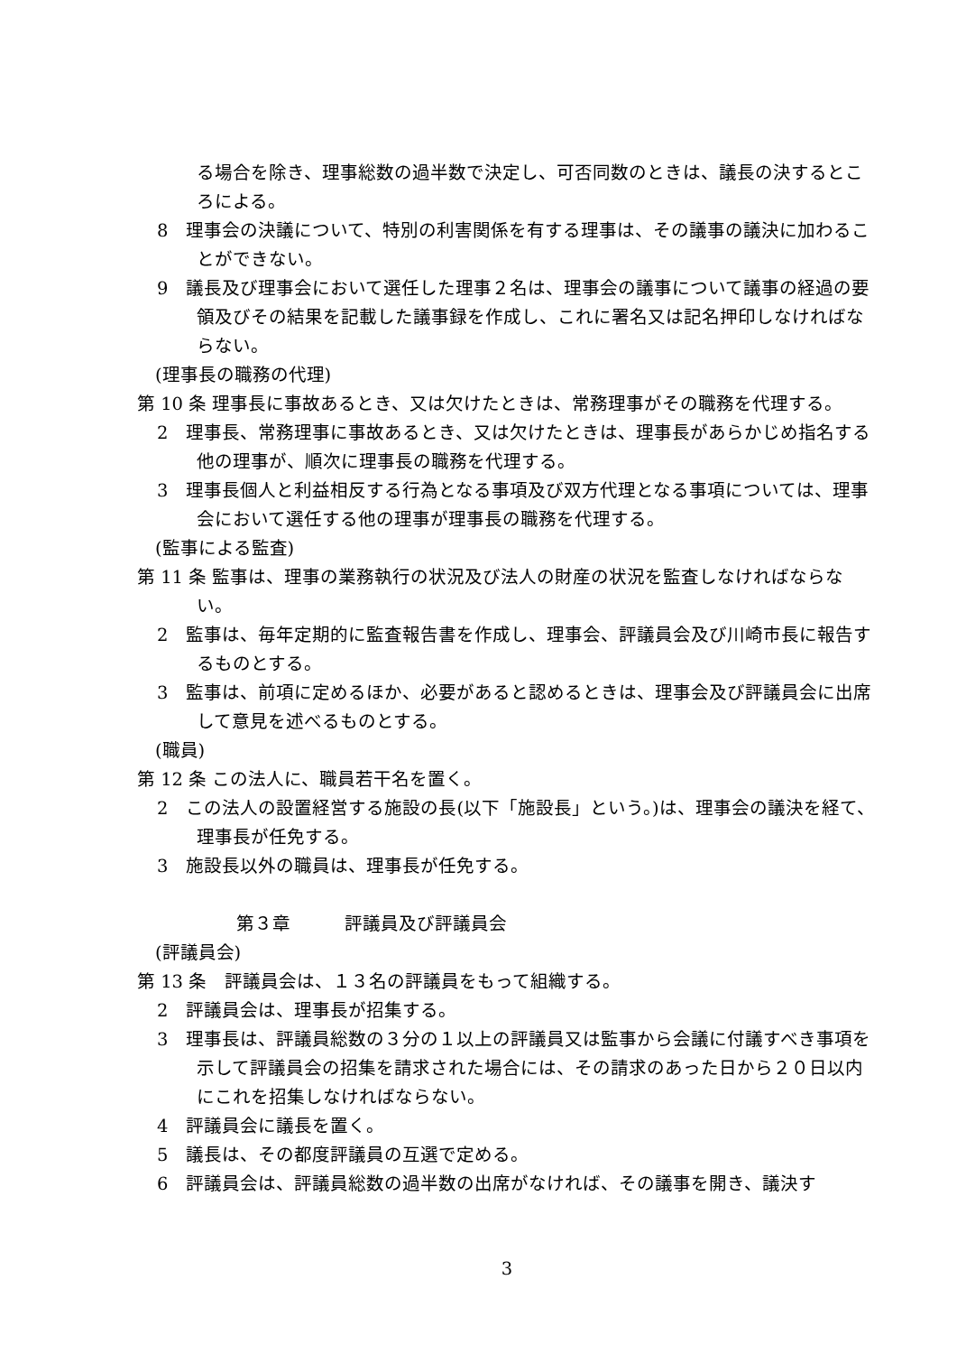る場合を除き、理事総数の過半数で決定し、可否同数のときは、議長の決するところによる。
8　理事会の決議について、特別の利害関係を有する理事は、その議事の議決に加わることができない。
9　議長及び理事会において選任した理事２名は、理事会の議事について議事の経過の要領及びその結果を記載した議事録を作成し、これに署名又は記名押印しなければならない。
(理事長の職務の代理)
第 10 条 理事長に事故あるとき、又は欠けたときは、常務理事がその職務を代理する。
2　理事長、常務理事に事故あるとき、又は欠けたときは、理事長があらかじめ指名する他の理事が、順次に理事長の職務を代理する。
3　理事長個人と利益相反する行為となる事項及び双方代理となる事項については、理事会において選任する他の理事が理事長の職務を代理する。
(監事による監査)
第 11 条 監事は、理事の業務執行の状況及び法人の財産の状況を監査しなければならない。
2　監事は、毎年定期的に監査報告書を作成し、理事会、評議員会及び川崎市長に報告するものとする。
3　監事は、前項に定めるほか、必要があると認めるときは、理事会及び評議員会に出席して意見を述べるものとする。
(職員)
第 12 条 この法人に、職員若干名を置く。
2　この法人の設置経営する施設の長(以下「施設長」という。)は、理事会の議決を経て、理事長が任免する。
3　施設長以外の職員は、理事長が任免する。
第３章　　　評議員及び評議員会
(評議員会)
第 13 条　評議員会は、１３名の評議員をもって組織する。
2　評議員会は、理事長が招集する。
3　理事長は、評議員総数の３分の１以上の評議員又は監事から会議に付議すべき事項を示して評議員会の招集を請求された場合には、その請求のあった日から２０日以内にこれを招集しなければならない。
4　評議員会に議長を置く。
5　議長は、その都度評議員の互選で定める。
6　評議員会は、評議員総数の過半数の出席がなければ、その議事を開き、議決す
3